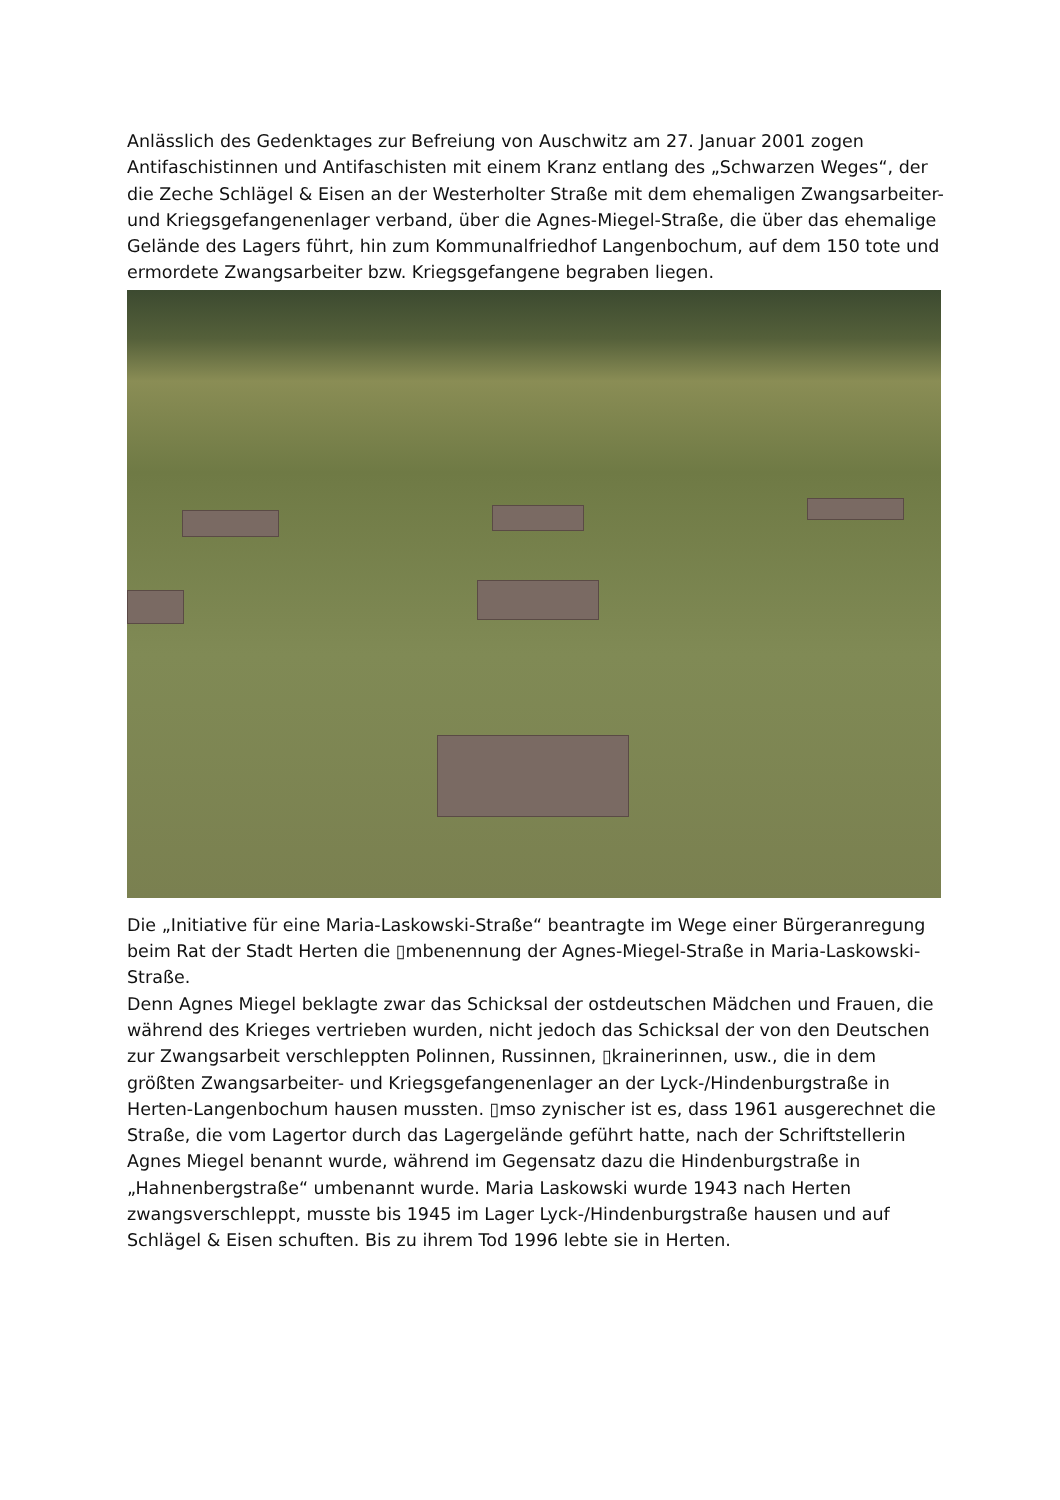Anlässlich des Gedenktages zur Befreiung von Auschwitz am 27. Januar 2001 zogen Antifaschistinnen und Antifaschisten mit einem Kranz entlang des „Schwarzen Weges“, der die Zeche Schlägel & Eisen an der Westerholter Straße mit dem ehemaligen Zwangsarbeiter- und Kriegsgefangenenlager verband, über die Agnes-Miegel-Straße, die über das ehemalige Gelände des Lagers führt, hin zum Kommunalfriedhof Langenbochum, auf dem 150 tote und ermordete Zwangsarbeiter bzw. Kriegsgefangene begraben liegen.
Die „Initiative für eine Maria-Laskowski-Straße“ beantragte im Wege einer Bürgeranregung beim Rat der Stadt Herten die ▯mbenennung der Agnes-Miegel-Straße in Maria-Laskowski-Straße.
Denn Agnes Miegel beklagte zwar das Schicksal der ostdeutschen Mädchen und Frauen, die während des Krieges vertrieben wurden, nicht jedoch das Schicksal der von den Deutschen zur Zwangsarbeit verschleppten Polinnen, Russinnen, ▯krainerinnen, usw., die in dem größten Zwangsarbeiter- und Kriegsgefangenenlager an der Lyck-/Hindenburgstraße in Herten-Langenbochum hausen mussten. ▯mso zynischer ist es, dass 1961 ausgerechnet die Straße, die vom Lagertor durch das Lagergelände geführt hatte, nach der Schriftstellerin Agnes Miegel benannt wurde, während im Gegensatz dazu die Hindenburgstraße in „Hahnenbergstraße“ umbenannt wurde. Maria Laskowski wurde 1943 nach Herten zwangsverschleppt, musste bis 1945 im Lager Lyck-/Hindenburgstraße hausen und auf Schlägel & Eisen schuften. Bis zu ihrem Tod 1996 lebte sie in Herten.